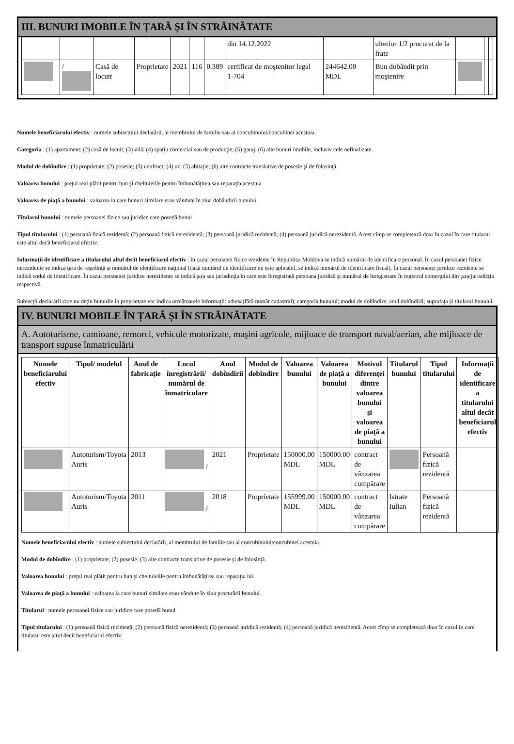III. BUNURI IMOBILE ÎN ȚARĂ ȘI ÎN STRĂINĂTATE
| | | | | | | | din 14.12.2022 | | | ulterior 1/2 procurat de la frate | | | |
| | / | Casă de locuit | Proprietate | 2021 | 116 | 0.389 | certificat de moştenitor legal 1-704 | | 244642.00 MDL | Bun dobândit prin moştenire | | | |
Numele beneficiarului efectiv : numele subiectului declarării, al membrului de familie sau al concubinului/concubinei acestuia.
Categoria : (1) apartament; (2) casă de locuit; (3) vilă; (4) spaţiu comercial sau de producţie; (5) garaj; (6) alte bunuri imobile, inclusiv cele nefinalizate.
Modul de dobîndire : (1) proprietate; (2) posesie; (3) uzufruct; (4) uz; (5) abitaţie; (6) alte contracte translative de posesie şi de folosinţă.
Valoarea bunului : preţul real plătit pentru bun şi cheltuielile pentru îmbunătăţirea sau reparaţia acestuia
Valoarea de piaţă a bunului : valoarea la care bunuri similare erau vândute în ziua dobândirii bunului.
Titularul bunului : numele persoanei fizice sau juridice care posedă bunul
Tipul titularului : (1) persoană fizică rezidentă; (2) persoană fizică nerezidentă; (3) persoană juridică rezidentă; (4) persoană juridică nerezidentă. Acest cîmp se completează doar în cazul în care titularul este altul decît beneficiarul efectiv.
Informaţii de identificare a titularului altul decît beneficiarul efectiv : în cazul persoanei fizice rezidente în Republica Moldova se indică numărul de identificare personal. În cazul persoanei fizice nerezidente se indică ţara de reşedinţă şi numărul de identificare naţional (dacă numărul de identificare nu este aplicabil, se indică numărul de identificare fiscal). În cazul persoanei juridice rezidente se indică codul de identificare. În cazul persoanei juridice nerezidente se indică ţara sau jurisdicţia în care este înregistrată persoana juridică şi numărul de înregistrare în registrul comerţului din ţara/jurisdicţia respectivă.
Subiecţii declarării care nu deţin bunurile în proprietate vor indica următoarele informaţii: adresa(fără număr cadastral); categoria bunului; modul de dobîndire; anul dobîndirii; suprafaţa şi titularul bunului.
IV. BUNURI MOBILE ÎN ȚARĂ ȘI ÎN STRĂINĂTATE
A. Autoturisme, camioane, remorci, vehicule motorizate, maşini agricole, mijloace de transport naval/aerian, alte mijloace de transport supuse înmatriculării
| Numele beneficiarului efectiv | Tipul/ modelul | Anul de fabricaţie | Locul înregistrării/ numărul de înmatriculare | Anul dobîndirii | Modul de dobîndire | Valoarea bunului | Valoarea de piaţă a bunului | Motivul diferenţei dintre valoarea bunului şi valoarea de piaţă a bunului | Titularul bunului | Tipul titularului | Informaţii de identificare a titularului altul decât beneficiarul efectiv |
| --- | --- | --- | --- | --- | --- | --- | --- | --- | --- | --- | --- |
| | Autoturism/Toyota Auris | 2013 | / | 2021 | Proprietate | 150000.00 MDL | 150000.00 MDL | contract de vânzarea cumpărare | | Persoană fizică rezidentă | |
| | Autoturism/Toyota Auris | 2011 | / | 2018 | Proprietate | 155999.00 MDL | 150000.00 MDL | contract de vânzarea cumpărare | Istrate Iulian | Persoană fizică rezidentă | |
Numele beneficiarului efectiv : numele subiectului declarării, al membrului de familie sau al concubinului/concubinei acestuia.
Modul de dobîndire : (1) proprietate; (2) posesie; (3) alte contracte translative de posesie şi de folosinţă.
Valoarea bunului : preţul real plătit pentru bun şi cheltuielile pentru îmbunătăţirea sau reparaţia lui.
Valoarea de piaţă a bunului : valoarea la care bunuri similare erau vândute în ziua procurării bunului.
Titularul : numele persoanei fizice sau juridice care posedă bunul
Tipul titularului : (1) persoană fizică rezidentă; (2) persoană fizică nerezidentă; (3) persoană juridică rezidentă; (4) persoană juridică nerezidentă. Acest cîmp se completează doar în cazul în care titularul este altul decît beneficiarul efectiv.